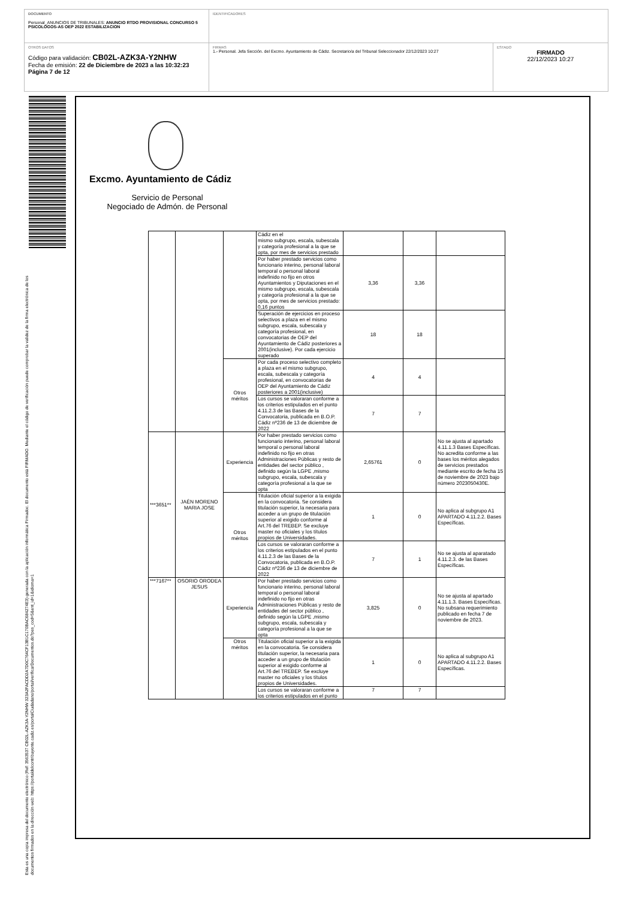DOCUMENTO
Personal_ANUNCIOS DE TRIBUNALES: ANUNCIO RTDO PROVISIONAL CONCURSO 5 PSICOLOGOS-AS OEP 2022 ESTABILIZACION
IDENTIFICADORES
OTROS DATOS
Código para validación: CB02L-AZK3A-Y2NHW
Fecha de emisión: 22 de Diciembre de 2023 a las 10:32:23
Página 7 de 12
FIRMAS
1.- Personal. Jefa Sección. del Excmo. Ayuntamiento de Cádiz. Secretario/a del Tribunal Seleccionador 22/12/2023 10:27
ESTADO
FIRMADO
22/12/2023 10:27
Esta es una copia impresa del documento electrónico (Ref: 3563537 CB02L-AZK3A-Y2NHW 323A2FACDD2A7D0C764CF13B1C170BAC684274E3) generada con la aplicación informática Firmadoc. El documento está FIRMADO. Mediante el código de verificación puede comprobar la validez de la firma electrónica de los documentos firmados en la dirección web: https://portaldelcontribuyente.cadiz.es/portalCiudadano/portal/verificarDocumentos.do?pes_cod=5&ent_id=1&idioma=1
Excmo. Ayuntamiento de Cádiz
Servicio de Personal
Negociado de Admón. de Personal
| | | | Cádiz en el mismo subgrupo, escala, subescala y categoría profesional a la que se opta, por mes de servicios prestado | | | |
| | | | Por haber prestado servicios como funcionario interino, personal laboral temporal o personal laboral indefinido no fijo en otros Ayuntamientos y Diputaciones en el mismo subgrupo, escala, subescala y categoría profesional a la que se opta, por mes de servicios prestado: 0,16 puntos | 3,36 | 3,36 | |
| | | | Superación de ejercicios en proceso selectivos a plaza en el mismo subgrupo, escala, subescala y categoría profesional, en convocatorias de OEP del Ayuntamiento de Cádiz posteriores a 2001(inclusive). Por cada ejercicio superado | 18 | 18 | |
| | | Otros méritos | Por cada proceso selectivo completo a plaza en el mismo subgrupo, escala, subescala y categoría profesional, en convocatorias de OEP del Ayuntamiento de Cádiz posteriores a 2001(inclusive) | 4 | 4 | |
| | | | Los cursos se valoraran conforme a los criterios estipulados en el punto 4.11.2.3 de las Bases de la Convocatoria, publicada en B.O.P. Cádiz nº236 de 13 de diciembre de 2022 | 7 | 7 | |
| ***3651** | JAÉN MORENO MARIA JOSE | Experiencia | Por haber prestado servicios como funcionario interino, personal laboral temporal o personal laboral indefinido no fijo en otras Administraciones Públicas y resto de entidades del sector público , definido según la LGPE ,mismo subgrupo, escala, subescala y categoría profesional a la que se opta | 2,65761 | 0 | No se ajusta al apartado 4.11.1.3 Bases Específicas. No acredita conforme a las bases los méritos alegados de servicios prestados mediante escrito de fecha 15 de noviembre de 2023 bajo número 2023050430E. |
| | | Otros méritos | Titulación oficial superior a la exigida en la convocatoria. Se considera titulación superior, la necesaria para acceder a un grupo de titulación superior al exigido conforme al Art.76 del TREBEP. Se excluye master no oficiales y los títulos propios de Universidades. | 1 | 0 | No aplica al subgrupo A1 APARTADO 4.11.2.2. Bases Específicas. |
| | | | Los cursos se valoraran conforme a los criterios estipulados en el punto 4.11.2.3 de las Bases de la Convocatoria, publicada en B.O.P. Cádiz nº236 de 13 de diciembre de 2022 | 7 | 1 | No se ajusta al aparatado 4.11.2.3. de las Bases Específicas. |
| ***7167** | OSORIO ORODEA JESUS | Experiencia | Por haber prestado servicios como funcionario interino, personal laboral temporal o personal laboral indefinido no fijo en otras Administraciones Públicas y resto de entidades del sector público , definido según la LGPE ,mismo subgrupo, escala, subescala y categoría profesional a la que se opta | 3,825 | 0 | No se ajusta al apartado 4.11.1.3. Bases Específicas. No subsana requerimiento publicado en fecha 7 de noviembre de 2023. |
| | | Otros méritos | Titulación oficial superior a la exigida en la convocatoria. Se considera titulación superior, la necesaria para acceder a un grupo de titulación superior al exigido conforme al Art.76 del TREBEP. Se excluye master no oficiales y los títulos propios de Universidades. | 1 | 0 | No aplica al subgrupo A1 APARTADO 4.11.2.2. Bases Específicas. |
| | | | Los cursos se valoraran conforme a los criterios estipulados en el punto | 7 | 7 | |